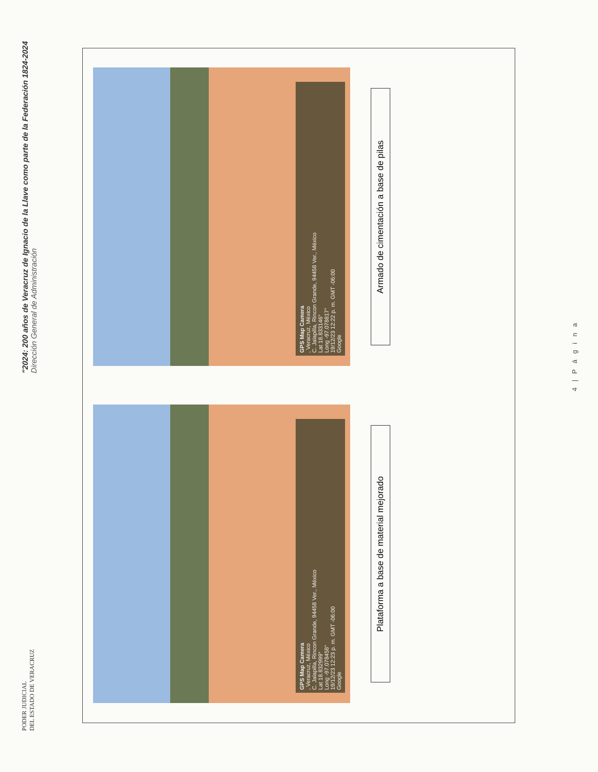PODER JUDICIAL
DEL ESTADO DE VERACRUZ
"2024: 200 años de Veracruz de Ignacio de la Llave como parte de la Federación 1824-2024
Dirección General de Administración
GPS Map Camera
, Veracruz, México
C. Jalapilla, Rincon Grande, 94458 Ver., México
Lat 18.832999°
Long -97.078458°
19/12/23 12:23 p. m. GMT -06:00
Google
Plataforma a base de material mejorado
GPS Map Camera
, Veracruz, México
C. Jalapilla, Rincon Grande, 94458 Ver., México
Lat 18.833146°
Long -97.078817°
19/12/23 12:22 p. m. GMT -06:00
Google
Armado de cimentación a base de pilas
4 | P á g i n a